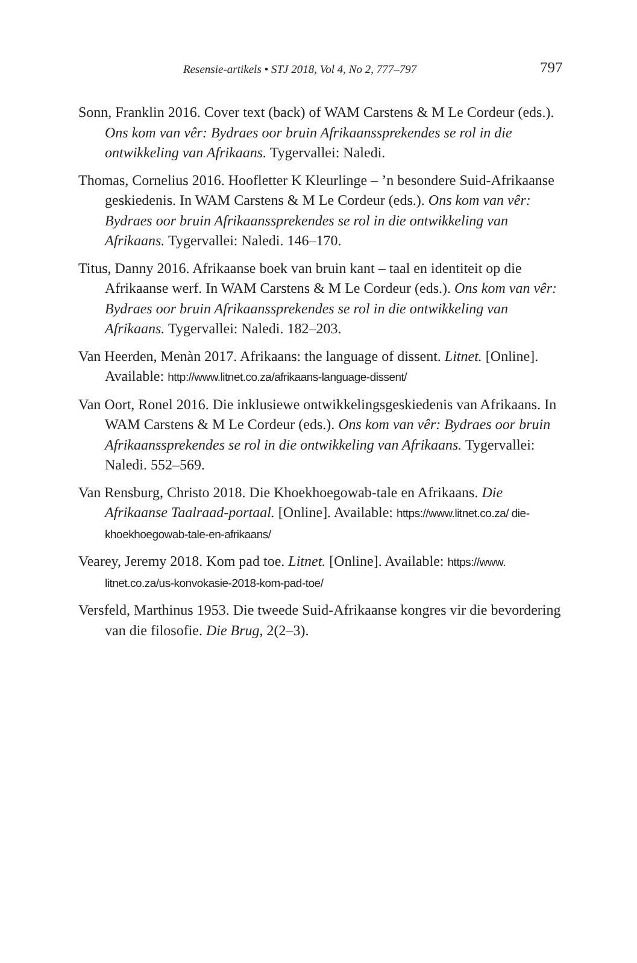Resensie-artikels • STJ 2018, Vol 4, No 2, 777–797 797
Sonn, Franklin 2016. Cover text (back) of WAM Carstens & M Le Cordeur (eds.). Ons kom van vêr: Bydraes oor bruin Afrikaanssprekendes se rol in die ontwikkeling van Afrikaans. Tygervallei: Naledi.
Thomas, Cornelius 2016. Hoofletter K Kleurlinge – ’n besondere Suid-Afrikaanse geskiedenis. In WAM Carstens & M Le Cordeur (eds.). Ons kom van vêr: Bydraes oor bruin Afrikaanssprekendes se rol in die ontwikkeling van Afrikaans. Tygervallei: Naledi. 146–170.
Titus, Danny 2016. Afrikaanse boek van bruin kant – taal en identiteit op die Afrikaanse werf. In WAM Carstens & M Le Cordeur (eds.). Ons kom van vêr: Bydraes oor bruin Afrikaanssprekendes se rol in die ontwikkeling van Afrikaans. Tygervallei: Naledi. 182–203.
Van Heerden, Menàn 2017. Afrikaans: the language of dissent. Litnet. [Online]. Available: http://www.litnet.co.za/afrikaans-language-dissent/
Van Oort, Ronel 2016. Die inklusiewe ontwikkelingsgeskiedenis van Afrikaans. In WAM Carstens & M Le Cordeur (eds.). Ons kom van vêr: Bydraes oor bruin Afrikaanssprekendes se rol in die ontwikkeling van Afrikaans. Tygervallei: Naledi. 552–569.
Van Rensburg, Christo 2018. Die Khoekhoegowab-tale en Afrikaans. Die Afrikaanse Taalraad-portaal. [Online]. Available: https://www.litnet.co.za/ die-khoekhoegowab-tale-en-afrikaans/
Vearey, Jeremy 2018. Kom pad toe. Litnet. [Online]. Available: https://www. litnet.co.za/us-konvokasie-2018-kom-pad-toe/
Versfeld, Marthinus 1953. Die tweede Suid-Afrikaanse kongres vir die bevordering van die filosofie. Die Brug, 2(2–3).